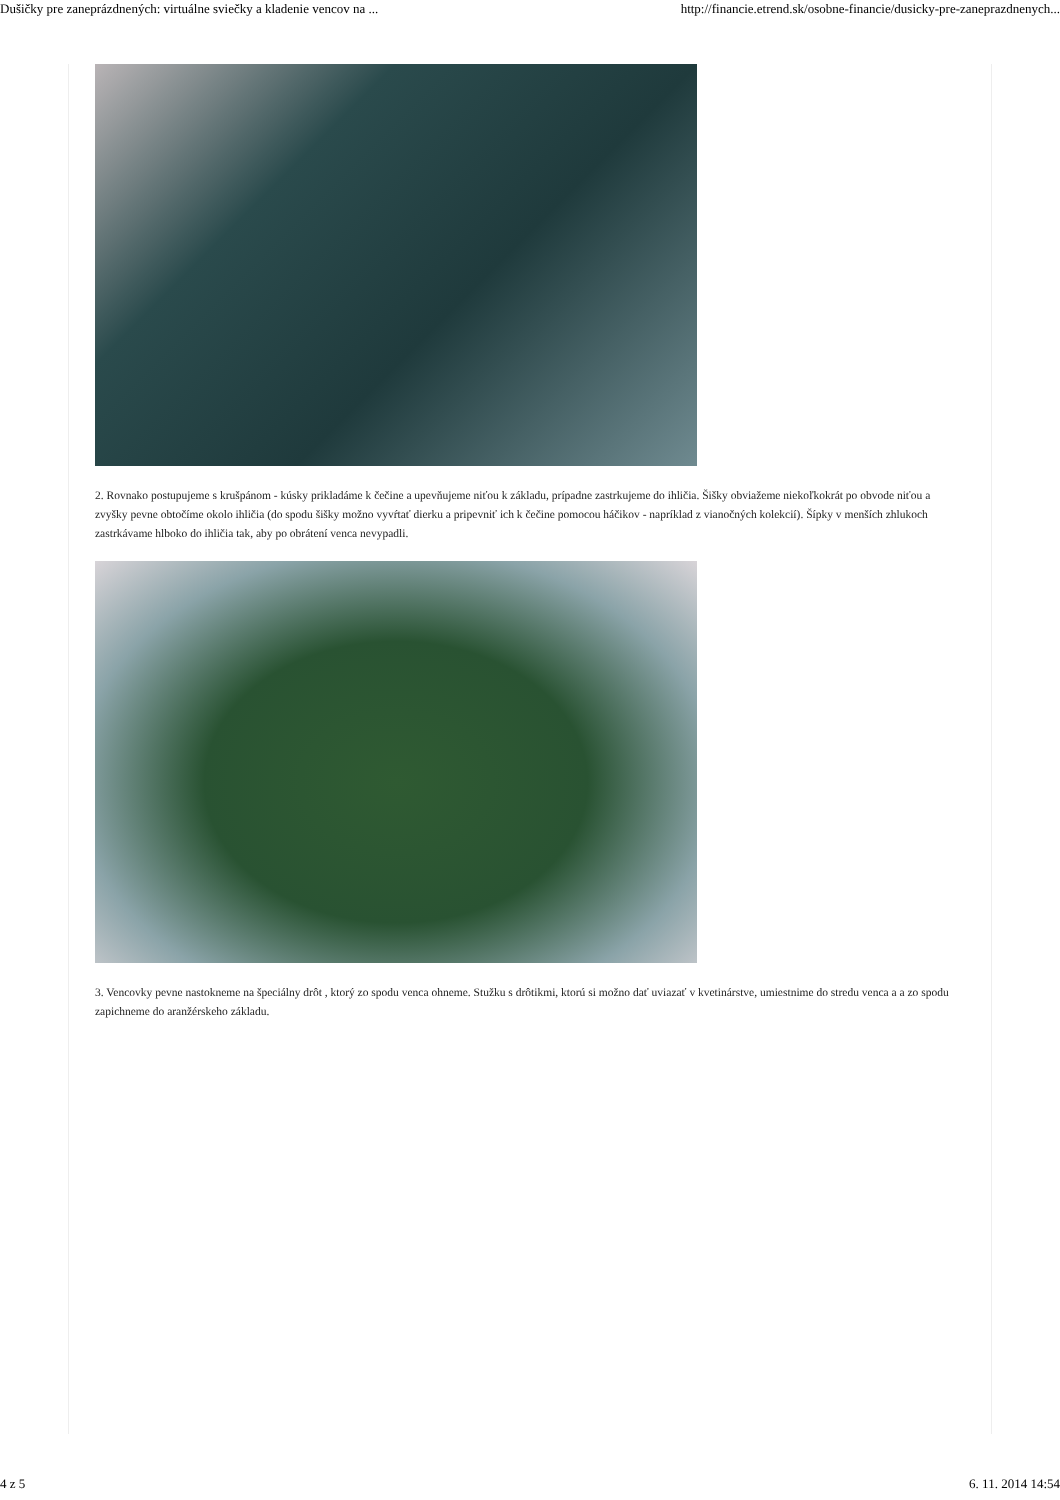Dušičky pre zaneprázdnených: virtuálne sviečky a kladenie vencov na ... http://financie.etrend.sk/osobne-financie/dusicky-pre-zaneprazdnenych...
2. Rovnako postupujeme s krušpánom - kúsky prikladáme k čečine a upevňujeme niťou k základu, prípadne zastrkujeme do ihličia. Šišky obviažeme niekoľkokrát po obvode niťou a zvyšky pevne obtočíme okolo ihličia (do spodu šišky možno vyvŕtať dierku a pripevniť ich k čečine pomocou háčikov - napríklad z vianočných kolekcií). Šípky v menších zhlukoch zastrkávame hlboko do ihličia tak, aby po obrátení venca nevypadli.
3. Vencovky pevne nastokneme na špeciálny drôt , ktorý zo spodu venca ohneme. Stužku s drôtikmi, ktorú si možno dať uviazať v kvetinárstve, umiestnime do stredu venca a a zo spodu zapichneme do aranžérskeho základu.
4 z 5 6. 11. 2014 14:54